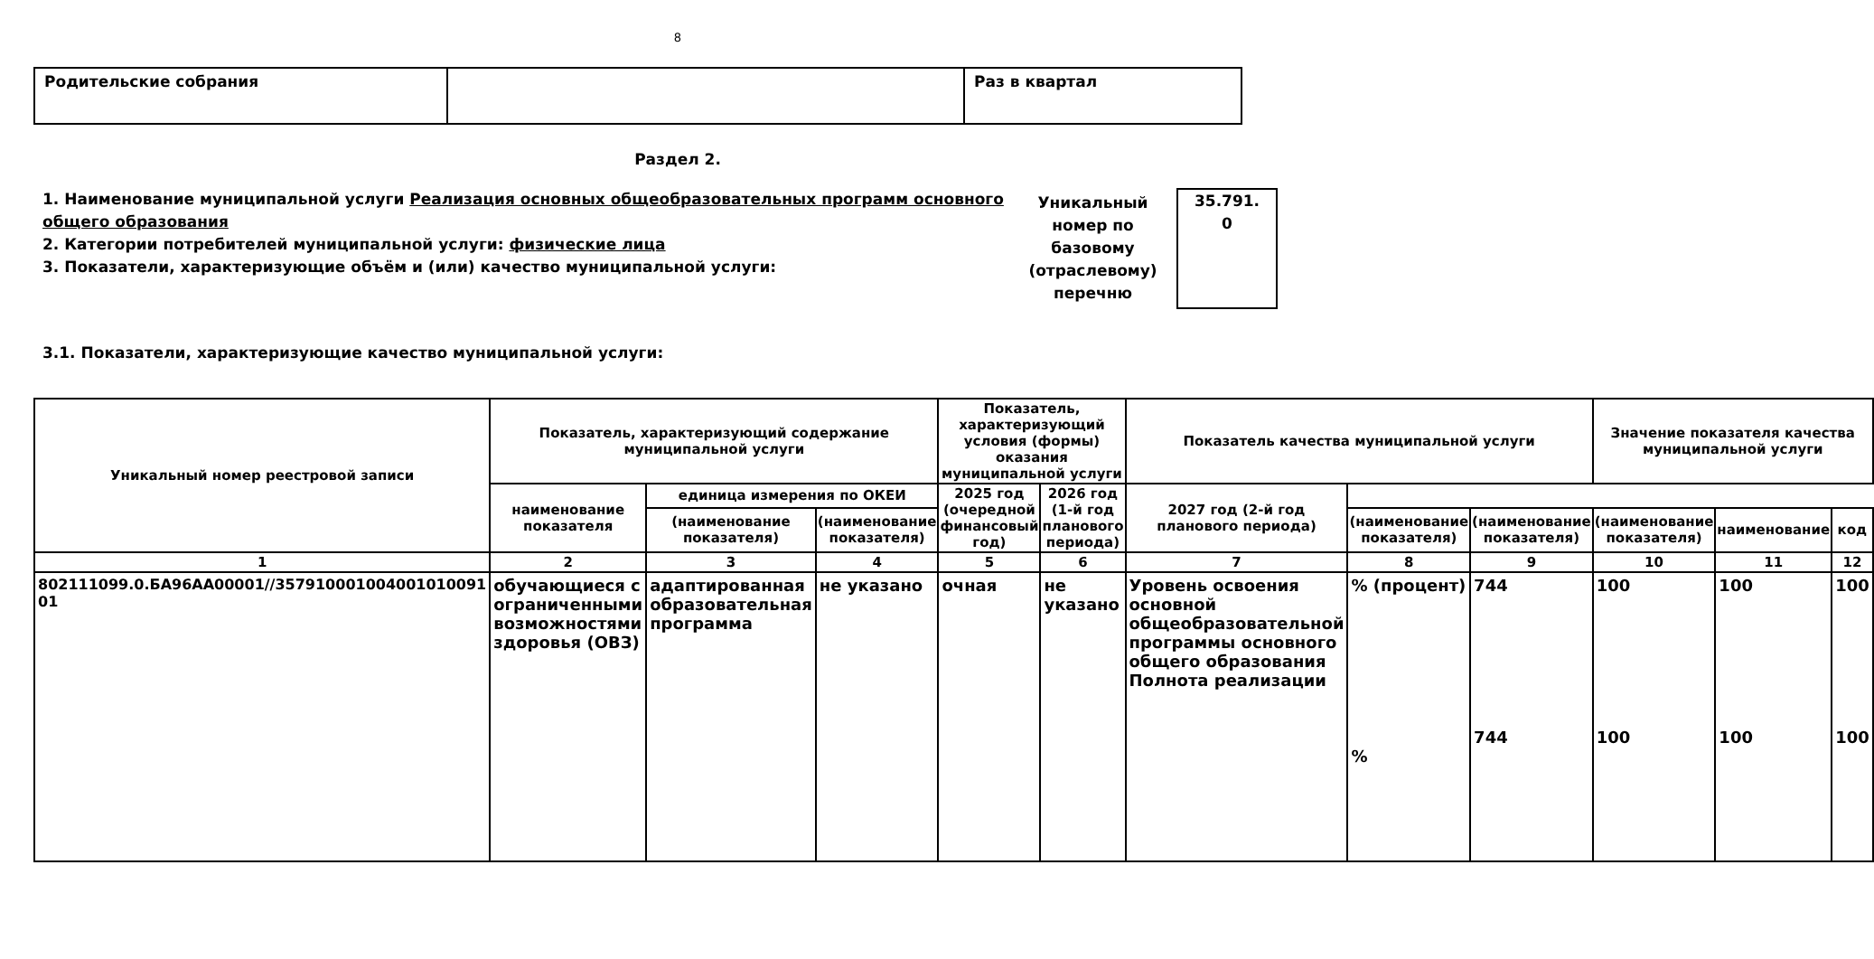8
| Родительские собрания | | Раз в квартал |
Раздел 2.
1. Наименование муниципальной услуги Реализация основных общеобразовательных программ основного общего образования
2. Категории потребителей муниципальной услуги: физические лица
3. Показатели, характеризующие объём и (или) качество муниципальной услуги:
Уникальный номер по базовому (отраслевому) перечню
35.791.
0
3.1. Показатели, характеризующие качество муниципальной услуги:
| Уникальный номер реестровой записи | Показатель, характеризующий содержание муниципальной услуги | | | Показатель, характеризующий условия (формы) оказания муниципальной услуги | | Показатель качества муниципальной услуги | | | Значение показателя качества муниципальной услуги | | |
| --- | --- | --- | --- | --- | --- | --- | --- | --- | --- | --- | --- |
| | | | | наименование показателя | единица измерения по ОКЕИ | | 2025 год (очередной финансовый год) | 2026 год (1-й год планового периода) | 2027 год (2-й год планового периода) | | |
| | (наименование показателя) | (наименование показателя) | (наименование показателя) | | (наименование показателя) | (наименование показателя) | | | | наименование | код |
| 1 | 2 | 3 | 4 | 5 | 6 | 7 | 8 | 9 | 10 | 11 | 12 |
| 802111099.0.БА96АА00001//357910001004001010091 01 | обучающиеся с ограниченными возможностями здоровья (ОВЗ) | адаптированная образовательная программа | не указано | очная | не указано | Уровень освоения основной общеобразовательной программы основного общего образования Полнота реализации | % (процент) % | 744 744 | 100 100 | 100 100 | 100 100 |